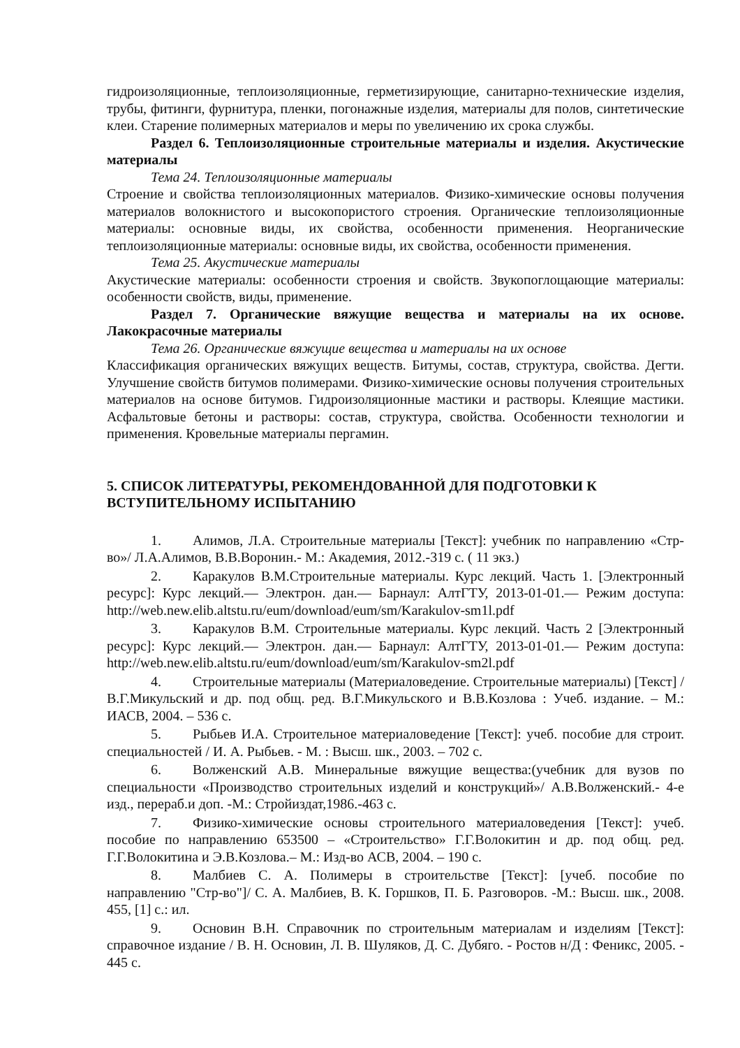гидроизоляционные, теплоизоляционные, герметизирующие, санитарно-технические изделия, трубы, фитинги, фурнитура, пленки, погонажные изделия, материалы для полов, синтетические клеи. Старение полимерных материалов и меры по увеличению их срока службы.
Раздел 6. Теплоизоляционные строительные материалы и изделия. Акустические материалы
Тема 24. Теплоизоляционные материалы
Строение и свойства теплоизоляционных материалов. Физико-химические основы получения материалов волокнистого и высокопористого строения. Органические теплоизоляционные материалы: основные виды, их свойства, особенности применения. Неорганические теплоизоляционные материалы: основные виды, их свойства, особенности применения.
Тема 25. Акустические материалы
Акустические материалы: особенности строения и свойств. Звукопоглощающие материалы: особенности свойств, виды, применение.
Раздел 7. Органические вяжущие вещества и материалы на их основе. Лакокрасочные материалы
Тема 26. Органические вяжущие вещества и материалы на их основе
Классификация органических вяжущих веществ. Битумы, состав, структура, свойства. Дегти. Улучшение свойств битумов полимерами. Физико-химические основы получения строительных материалов на основе битумов. Гидроизоляционные мастики и растворы. Клеящие мастики. Асфальтовые бетоны и растворы: состав, структура, свойства. Особенности технологии и применения. Кровельные материалы пергамин.
5. СПИСОК ЛИТЕРАТУРЫ, РЕКОМЕНДОВАННОЙ ДЛЯ ПОДГОТОВКИ К ВСТУПИТЕЛЬНОМУ ИСПЫТАНИЮ
1. Алимов, Л.А. Строительные материалы [Текст]: учебник по направлению «Стр-во»/ Л.А.Алимов, В.В.Воронин.- М.: Академия, 2012.-319 с. ( 11 экз.)
2. Каракулов В.М.Строительные материалы. Курс лекций. Часть 1. [Электронный ресурс]: Курс лекций.— Электрон. дан.— Барнаул: АлтГТУ, 2013-01-01.— Режим доступа: http://web.new.elib.altstu.ru/eum/download/eum/sm/Karakulov-sm1l.pdf
3. Каракулов В.М. Строительные материалы. Курс лекций. Часть 2 [Электронный ресурс]: Курс лекций.— Электрон. дан.— Барнаул: АлтГТУ, 2013-01-01.— Режим доступа: http://web.new.elib.altstu.ru/eum/download/eum/sm/Karakulov-sm2l.pdf
4. Строительные материалы (Материаловедение. Строительные материалы) [Текст] / В.Г.Микульский и др. под общ. ред. В.Г.Микульского и В.В.Козлова : Учеб. издание. – М.: ИАСВ, 2004. – 536 с.
5. Рыбьев И.А. Строительное материаловедение [Текст]: учеб. пособие для строит. специальностей / И. А. Рыбьев. - М. : Высш. шк., 2003. – 702 с.
6. Волженский А.В. Минеральные вяжущие вещества:(учебник для вузов по специальности «Производство строительных изделий и конструкций»/ А.В.Волженский.- 4-е изд., перераб.и доп. -М.: Стройиздат,1986.-463 с.
7. Физико-химические основы строительного материаловедения [Текст]: учеб. пособие по направлению 653500 – «Строительство» Г.Г.Волокитин и др. под общ. ред. Г.Г.Волокитина и Э.В.Козлова.– М.: Изд-во АСВ, 2004. – 190 с.
8. Малбиев С. А. Полимеры в строительстве [Текст]: [учеб. пособие по направлению "Стр-во"]/ С. А. Малбиев, В. К. Горшков, П. Б. Разговоров. -М.: Высш. шк., 2008. 455, [1] с.: ил.
9. Основин В.Н. Справочник по строительным материалам и изделиям [Текст]: справочное издание / В. Н. Основин, Л. В. Шуляков, Д. С. Дубяго. - Ростов н/Д : Феникс, 2005. - 445 с.